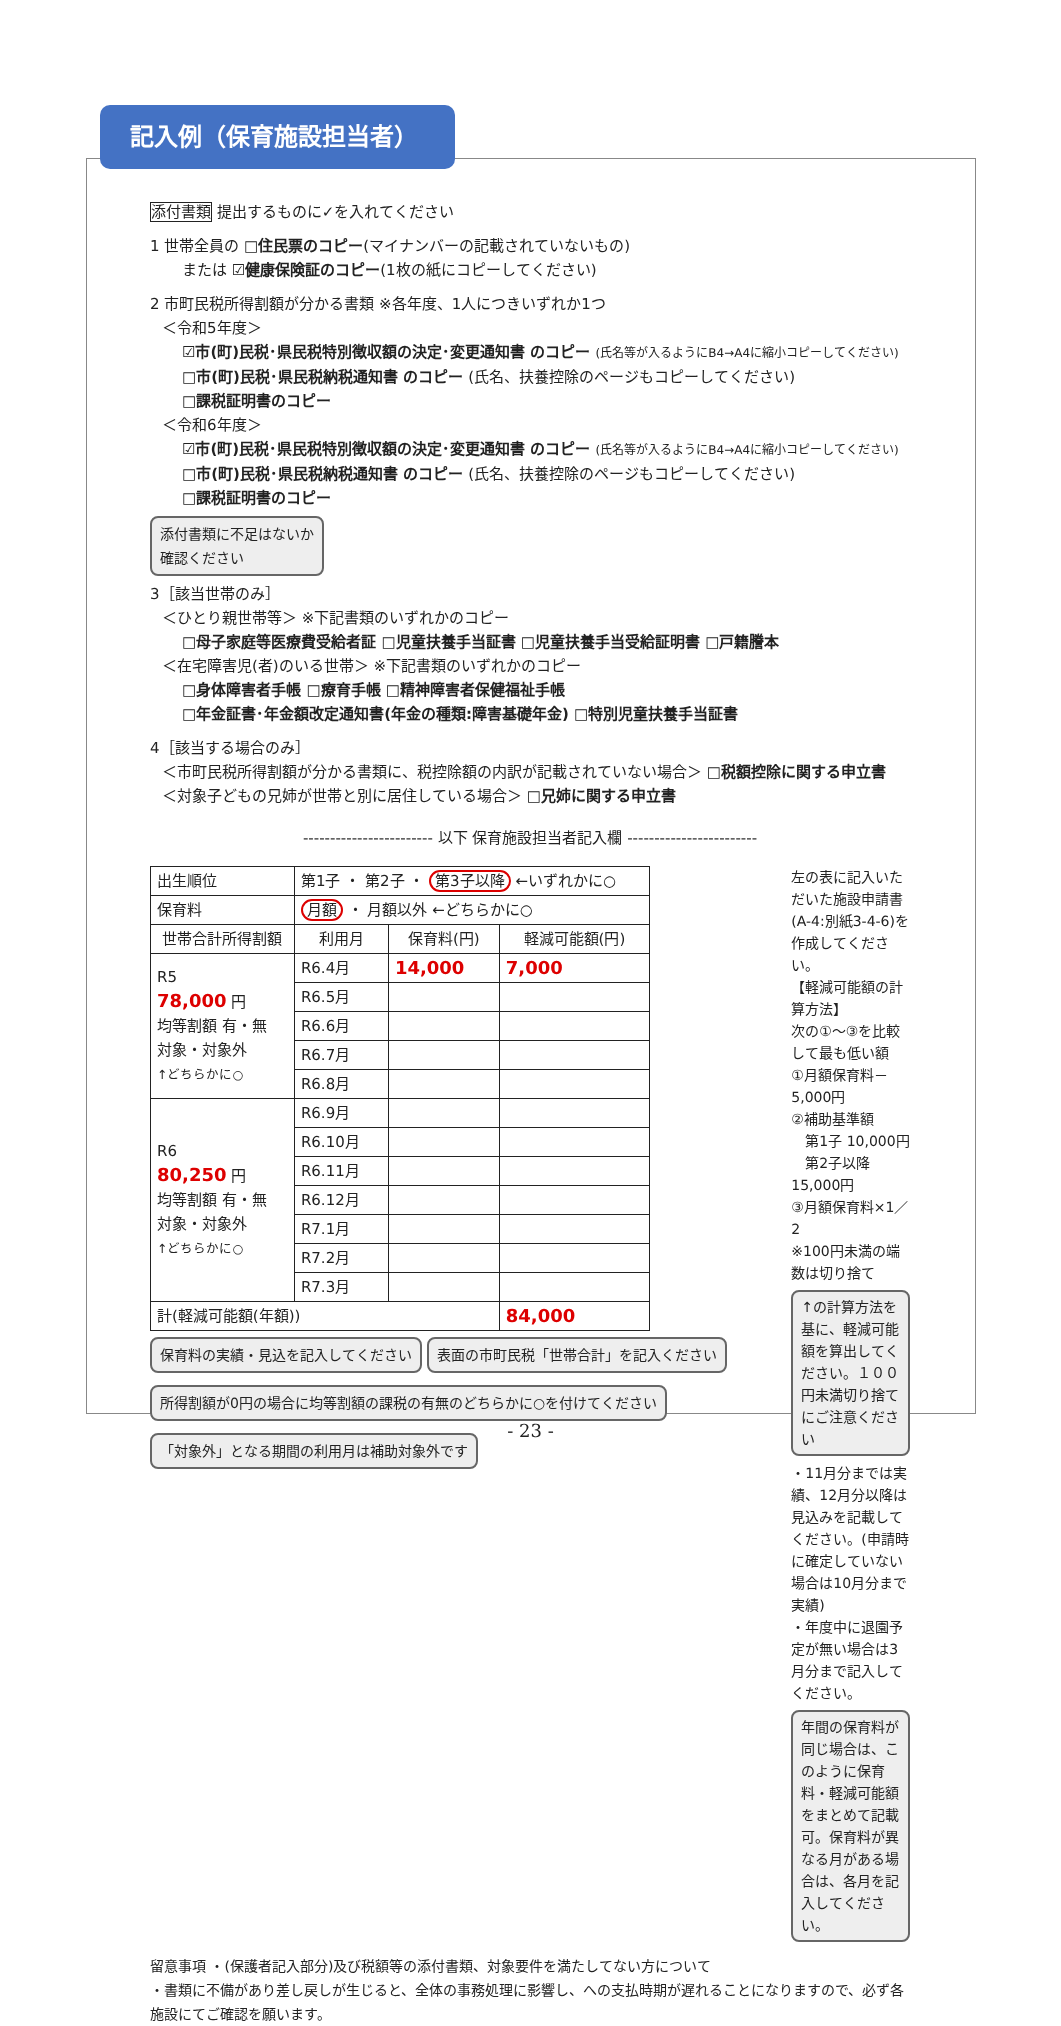記入例（保育施設担当者）
添付書類 提出するものに✓を入れてください
1 世帯全員の □住民票のコピー(マイナンバーの記載されていないもの)
または ☑健康保険証のコピー(1枚の紙にコピーしてください)
2 市町民税所得割額が分かる書類 ※各年度、1人につきいずれか1つ
＜令和5年度＞
☑市(町)民税･県民税特別徴収額の決定･変更通知書 のコピー (氏名等が入るようにB4→A4に縮小コピーしてください)
□市(町)民税･県民税納税通知書 のコピー (氏名、扶養控除のページもコピーしてください)
□課税証明書のコピー
＜令和6年度＞
☑市(町)民税･県民税特別徴収額の決定･変更通知書 のコピー (氏名等が入るようにB4→A4に縮小コピーしてください)
□市(町)民税･県民税納税通知書 のコピー (氏名、扶養控除のページもコピーしてください)
□課税証明書のコピー
添付書類に不足はないか
確認ください
3［該当世帯のみ］
＜ひとり親世帯等＞ ※下記書類のいずれかのコピー
□母子家庭等医療費受給者証 □児童扶養手当証書 □児童扶養手当受給証明書 □戸籍謄本
＜在宅障害児(者)のいる世帯＞ ※下記書類のいずれかのコピー
□身体障害者手帳 □療育手帳 □精神障害者保健福祉手帳
□年金証書･年金額改定通知書(年金の種類:障害基礎年金) □特別児童扶養手当証書
4［該当する場合のみ］
＜市町民税所得割額が分かる書類に、税控除額の内訳が記載されていない場合＞ □税額控除に関する申立書
＜対象子どもの兄姉が世帯と別に居住している場合＞ □兄姉に関する申立書
------------------------ 以下 保育施設担当者記入欄 ------------------------
| 出生順位 | 第1子 ・ 第2子 ・ 第3子以降 ←いずれかに○ | | |
| 保育料 | 月額 ・ 月額以外 ←どちらかに○ | | |
| 世帯合計所得割額 | 利用月 | 保育料(円) | 軽減可能額(円) |
| R5 78,000 円 均等割額 有・無 対象・対象外 ↑どちらかに○ | R6.4月 | 14,000 | 7,000 |
| | R6.5月 | | |
| | R6.6月 | | |
| | R6.7月 | | |
| | R6.8月 | | |
| R6 80,250 円 均等割額 有・無 対象・対象外 ↑どちらかに○ | R6.9月 | | |
| | R6.10月 | | |
| | R6.11月 | | |
| | R6.12月 | | |
| | R7.1月 | | |
| | R7.2月 | | |
| | R7.3月 | | |
| 計(軽減可能額(年額)) | | | 84,000 |
保育料の実績・見込を記入してください
表面の市町民税「世帯合計」を記入ください
所得割額が0円の場合に均等割額の課税の有無のどちらかに○を付けてください
「対象外」となる期間の利用月は補助対象外です
左の表に記入いただいた施設申請書(A-4:別紙3-4-6)を作成してください。
【軽減可能額の計算方法】
次の①～③を比較して最も低い額
①月額保育料－5,000円
②補助基準額
　第1子 10,000円
　第2子以降 15,000円
③月額保育料×1／2
※100円未満の端数は切り捨て
↑の計算方法を基に、軽減可能額を算出してください。１００円未満切り捨てにご注意ください
・11月分までは実績、12月分以降は見込みを記載してください。(申請時に確定していない場合は10月分まで実績)
・年度中に退園予定が無い場合は3月分まで記入してください。
年間の保育料が同じ場合は、このように保育料・軽減可能額をまとめて記載可。保育料が異なる月がある場合は、各月を記入してください。
留意事項 ・(保護者記入部分)及び税額等の添付書類、対象要件を満たしてない方について
・書類に不備があり差し戻しが生じると、全体の事務処理に影響し、への支払時期が遅れることになりますので、必ず各施設にてご確認を願います。
- 23 -